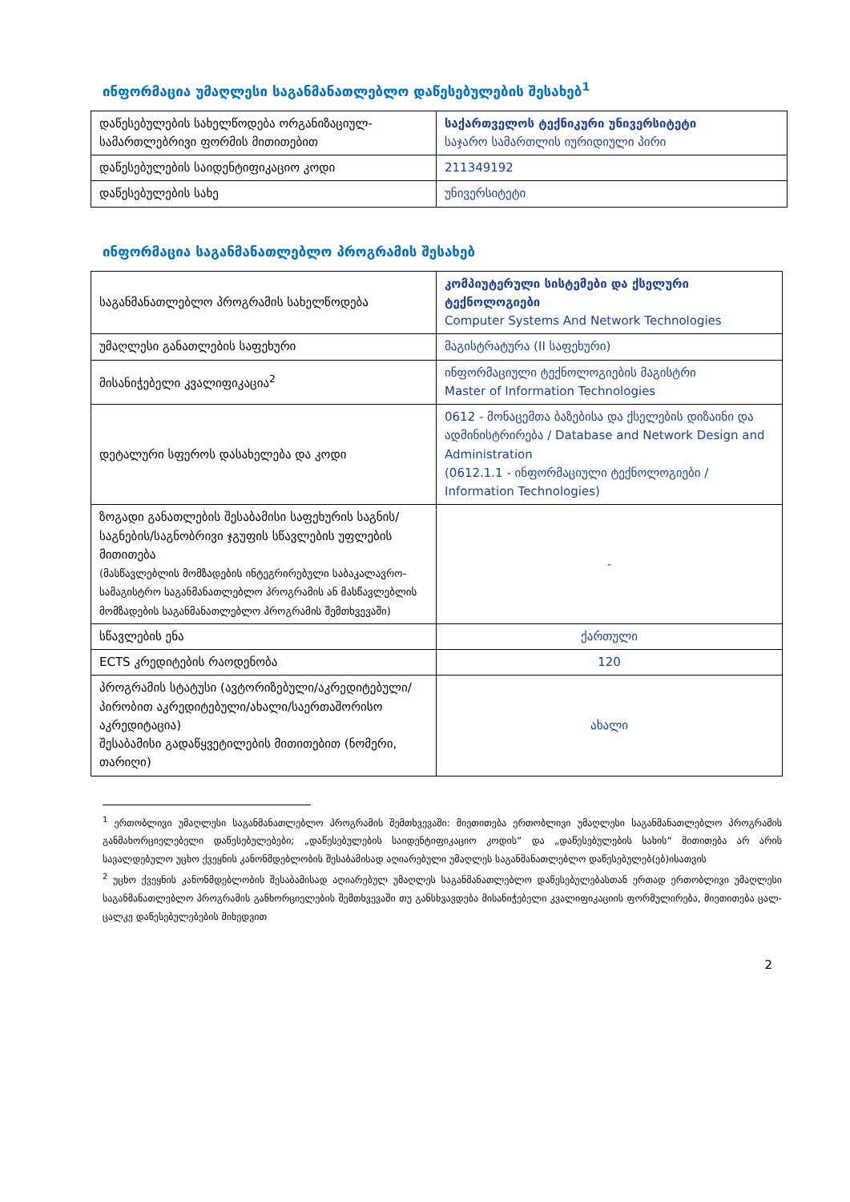ინფორმაცია უმაღლესი საგანმანათლებლო დაწესებულების შესახებ<sup>1</sup>
| დაწესებულების სახელწოდება ორგანიზაციულ-სამართლებრივი ფორმის მითითებით | საქართველოს ტექნიკური უნივერსიტეტი საჯარო სამართლის იურიდიული პირი |
| დაწესებულების საიდენტიფიკაციო კოდი | 211349192 |
| დაწესებულების სახე | უნივერსიტეტი |
ინფორმაცია საგანმანათლებლო პროგრამის შესახებ
| საგანმანათლებლო პროგრამის სახელწოდება | კომპიუტერული სისტემები და ქსელური ტექნოლოგიები Computer Systems And Network Technologies |
| უმაღლესი განათლების საფეხური | მაგისტრატურა (II საფეხური) |
| მისანიჭებელი კვალიფიკაცია<sup>2</sup> | ინფორმაციული ტექნოლოგიების მაგისტრი Master of Information Technologies |
| დეტალური სფეროს დასახელება და კოდი | 0612 - მონაცემთა ბაზებისა და ქსელების დიზაინი და ადმინისტრირება / Database and Network Design and Administration (0612.1.1 - ინფორმაციული ტექნოლოგიები / Information Technologies) |
| ზოგადი განათლების შესაბამისი საფეხურის საგნის/საგნების/საგნობრივი ჯგუფის სწავლების უფლების მითითება (მასწავლებლის მომზადების ინტეგრირებული საბაკალავრო-სამაგისტრო საგანმანათლებლო პროგრამის ან მასწავლებლის მომზადების საგანმანათლებლო პროგრამის შემთხვევაში) | - |
| სწავლების ენა | ქართული |
| ECTS კრედიტების რაოდენობა | 120 |
| პროგრამის სტატუსი (ავტორიზებული/აკრედიტებული/პირობით აკრედიტებული/ახალი/საერთაშორისო აკრედიტაცია) შესაბამისი გადაწყვეტილების მითითებით (ნომერი, თარიღი) | ახალი |
<sup>1</sup> ერთობლივი უმაღლესი საგანმანათლებლო პროგრამის შემთხვევაში: მიეთითება ერთობლივი უმაღლესი საგანმანათლებლო პროგრამის განმახორციელებელი დაწესებულებები; „დაწესებულების საიდენტიფიკაციო კოდის“ და „დაწესებულების სახის“ მითითება არ არის სავალდებულო უცხო ქვეყნის კანონმდებლობის შესაბამისად აღიარებული უმაღლეს საგანმანათლებლო დაწესებულებ(ებ)ისათვის
<sup>2</sup> უცხო ქვეყნის კანონმდებლობის შესაბამისად აღიარებულ უმაღლეს საგანმანათლებლო დაწესებულებასთან ერთად ერთობლივი უმაღლესი საგანმანათლებლო პროგრამის განხორციელების შემთხვევაში თუ განსხვავდება მისანიჭებელი კვალიფიკაციის ფორმულირება, მიეთითება ცალ-ცალკე დაწესებულებების მიხედვით
2